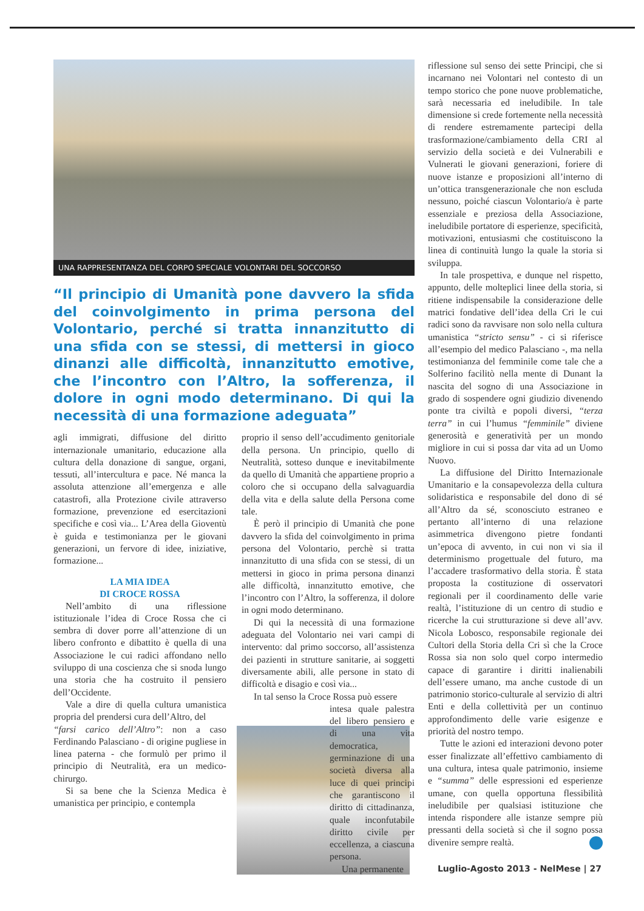UNA RAPPRESENTANZA DEL CORPO SPECIALE VOLONTARI DEL SOCCORSO
“Il principio di Umanità pone davvero la sfida del coinvolgimento in prima persona del Volontario, perché si tratta innanzitutto di una sfida con se stessi, di mettersi in gioco dinanzi alle difficoltà, innanzitutto emotive, che l’incontro con l’Altro, la sofferenza, il dolore in ogni modo determinano. Di qui la necessità di una formazione adeguata”
agli immigrati, diffusione del diritto internazionale umanitario, educazione alla cultura della donazione di sangue, organi, tessuti, all’intercultura e pace. Né manca la assoluta attenzione all’emergenza e alle catastrofi, alla Protezione civile attraverso formazione, prevenzione ed esercitazioni specifiche e così via... L’Area della Gioventù è guida e testimonianza per le giovani generazioni, un fervore di idee, iniziative, formazione...
LA MIA IDEA
DI CROCE ROSSA
Nell’ambito di una riflessione istituzionale l’idea di Croce Rossa che ci sembra di dover porre all’attenzione di un libero confronto e dibattito è quella di una Associazione le cui radici affondano nello sviluppo di una coscienza che si snoda lungo una storia che ha costruito il pensiero dell’Occidente.
Vale a dire di quella cultura umanistica propria del prendersi cura dell’Altro, del
“farsi carico dell’Altro”: non a caso Ferdinando Palasciano - di origine pugliese in linea paterna - che formulò per primo il principio di Neutralità, era un medico-chirurgo.
Si sa bene che la Scienza Medica è umanistica per principio, e contempla
proprio il senso dell’accudimento genitoriale della persona. Un principio, quello di Neutralità, sotteso dunque e inevitabilmente da quello di Umanità che appartiene proprio a coloro che si occupano della salvaguardia della vita e della salute della Persona come tale.
È però il principio di Umanità che pone davvero la sfida del coinvolgimento in prima persona del Volontario, perchè si tratta innanzitutto di una sfida con se stessi, di un mettersi in gioco in prima persona dinanzi alle difficoltà, innanzitutto emotive, che l’incontro con l’Altro, la sofferenza, il dolore in ogni modo determinano.
Di qui la necessità di una formazione adeguata del Volontario nei vari campi di intervento: dal primo soccorso, all’assistenza dei pazienti in strutture sanitarie, ai soggetti diversamente abili, alle persone in stato di difficoltà e disagio e così via...
In tal senso la Croce Rossa può essere
intesa quale palestra del libero pensiero e di una vita democratica, germinazione di una società diversa alla luce di quei principi che garantiscono il diritto di cittadinanza, quale inconfutabile diritto civile per eccellenza, a ciascuna persona.
Una permanente
riflessione sul senso dei sette Principi, che si incarnano nei Volontari nel contesto di un tempo storico che pone nuove problematiche, sarà necessaria ed ineludibile. In tale dimensione si crede fortemente nella necessità di rendere estremamente partecipi della trasformazione/cambiamento della CRI al servizio della società e dei Vulnerabili e Vulnerati le giovani generazioni, foriere di nuove istanze e proposizioni all’interno di un’ottica transgenerazionale che non escluda nessuno, poiché ciascun Volontario/a è parte essenziale e preziosa della Associazione, ineludibile portatore di esperienze, specificità, motivazioni, entusiasmi che costituiscono la linea di continuità lungo la quale la storia si sviluppa.
In tale prospettiva, e dunque nel rispetto, appunto, delle molteplici linee della storia, si ritiene indispensabile la considerazione delle matrici fondative dell’idea della Cri le cui radici sono da ravvisare non solo nella cultura umanistica “stricto sensu” - ci si riferisce all’esempio del medico Palasciano -, ma nella testimonianza del femminile come tale che a Solferino facilitò nella mente di Dunant la nascita del sogno di una Associazione in grado di sospendere ogni giudizio divenendo ponte tra civiltà e popoli diversi, “terza terra” in cui l’humus “femminile” diviene generosità e generatività per un mondo migliore in cui si possa dar vita ad un Uomo Nuovo.
La diffusione del Diritto Internazionale Umanitario e la consapevolezza della cultura solidaristica e responsabile del dono di sé all’Altro da sé, sconosciuto estraneo e pertanto all’interno di una relazione asimmetrica divengono pietre fondanti un’epoca di avvento, in cui non vi sia il determinismo progettuale del futuro, ma l’accadere trasformativo della storia. È stata proposta la costituzione di osservatori regionali per il coordinamento delle varie realtà, l’istituzione di un centro di studio e ricerche la cui strutturazione si deve all’avv. Nicola Lobosco, responsabile regionale dei Cultori della Storia della Cri sì che la Croce Rossa sia non solo quel corpo intermedio capace di garantire i diritti inalienabili dell’essere umano, ma anche custode di un patrimonio storico-culturale al servizio di altri Enti e della collettività per un continuo approfondimento delle varie esigenze e priorità del nostro tempo.
Tutte le azioni ed interazioni devono poter esser finalizzate all’effettivo cambiamento di una cultura, intesa quale patrimonio, insieme e “summa” delle espressioni ed esperienze umane, con quella opportuna flessibilità ineludibile per qualsiasi istituzione che intenda rispondere alle istanze sempre più pressanti della società sì che il sogno possa divenire sempre realtà.
Luglio-Agosto 2013 - NelMese | 27